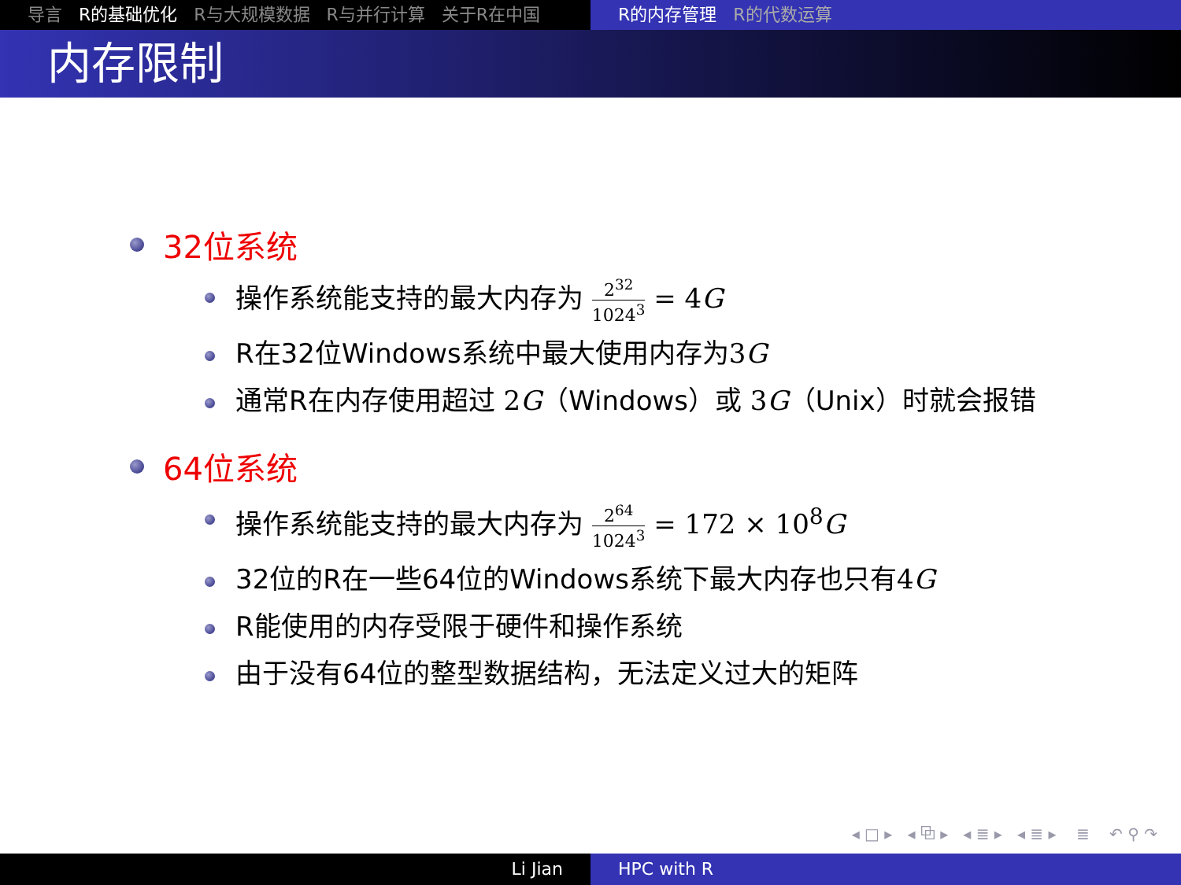导言 R的基础优化 R与大规模数据 R与并行计算 关于R在中国 R的内存管理 R的代数运算
内存限制
32位系统
操作系统能支持的最大内存为 2<sup>32</sup> 1024<sup>3</sup> = 4G
R在32位Windows系统中最大使用内存为3G
通常R在内存使用超过 2G（Windows）或 3G（Unix）时就会报错
64位系统
操作系统能支持的最大内存为 2<sup>64</sup> 1024<sup>3</sup> = 172 × 10<sup>8</sup>G
32位的R在一些64位的Windows系统下最大内存也只有4G
R能使用的内存受限于硬件和操作系统
由于没有64位的整型数据结构，无法定义过大的矩阵
◂ □ ▸ ◂ ⧉ ▸ ◂ ≣ ▸ ◂ ≣ ▸ ≣ ↶ ⚲ ↷
Li Jian HPC with R